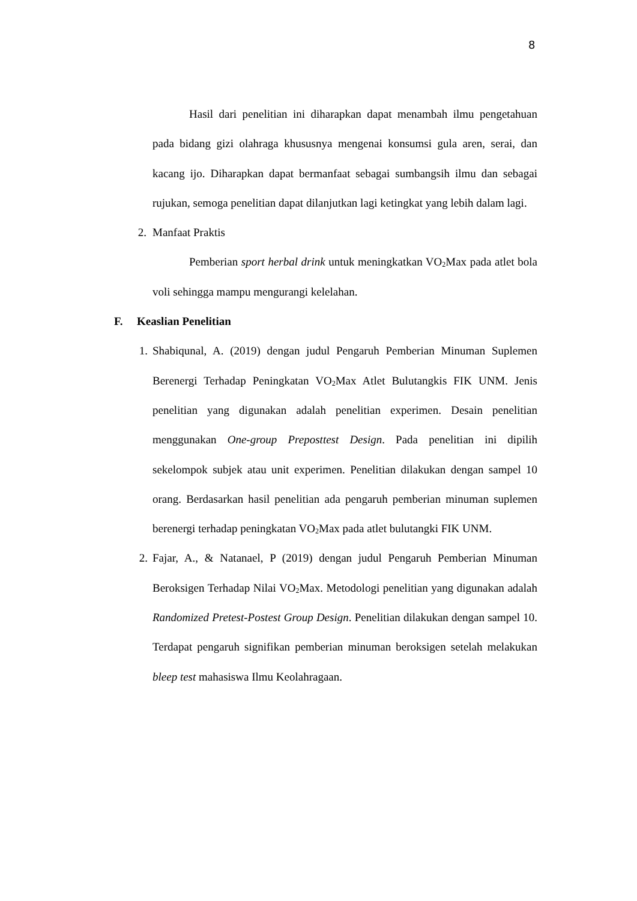8
Hasil dari penelitian ini diharapkan dapat menambah ilmu pengetahuan pada bidang gizi olahraga khususnya mengenai konsumsi gula aren, serai, dan kacang ijo. Diharapkan dapat bermanfaat sebagai sumbangsih ilmu dan sebagai rujukan, semoga penelitian dapat dilanjutkan lagi ketingkat yang lebih dalam lagi.
2. Manfaat Praktis
Pemberian sport herbal drink untuk meningkatkan VO<sub>2</sub>Max pada atlet bola voli sehingga mampu mengurangi kelelahan.
F. Keaslian Penelitian
1. Shabiqunal, A. (2019) dengan judul Pengaruh Pemberian Minuman Suplemen Berenergi Terhadap Peningkatan VO<sub>2</sub>Max Atlet Bulutangkis FIK UNM. Jenis penelitian yang digunakan adalah penelitian experimen. Desain penelitian menggunakan One-group Preposttest Design. Pada penelitian ini dipilih sekelompok subjek atau unit experimen. Penelitian dilakukan dengan sampel 10 orang. Berdasarkan hasil penelitian ada pengaruh pemberian minuman suplemen berenergi terhadap peningkatan VO<sub>2</sub>Max pada atlet bulutangki FIK UNM.
2. Fajar, A., & Natanael, P (2019) dengan judul Pengaruh Pemberian Minuman Beroksigen Terhadap Nilai VO<sub>2</sub>Max. Metodologi penelitian yang digunakan adalah Randomized Pretest-Postest Group Design. Penelitian dilakukan dengan sampel 10. Terdapat pengaruh signifikan pemberian minuman beroksigen setelah melakukan bleep test mahasiswa Ilmu Keolahragaan.